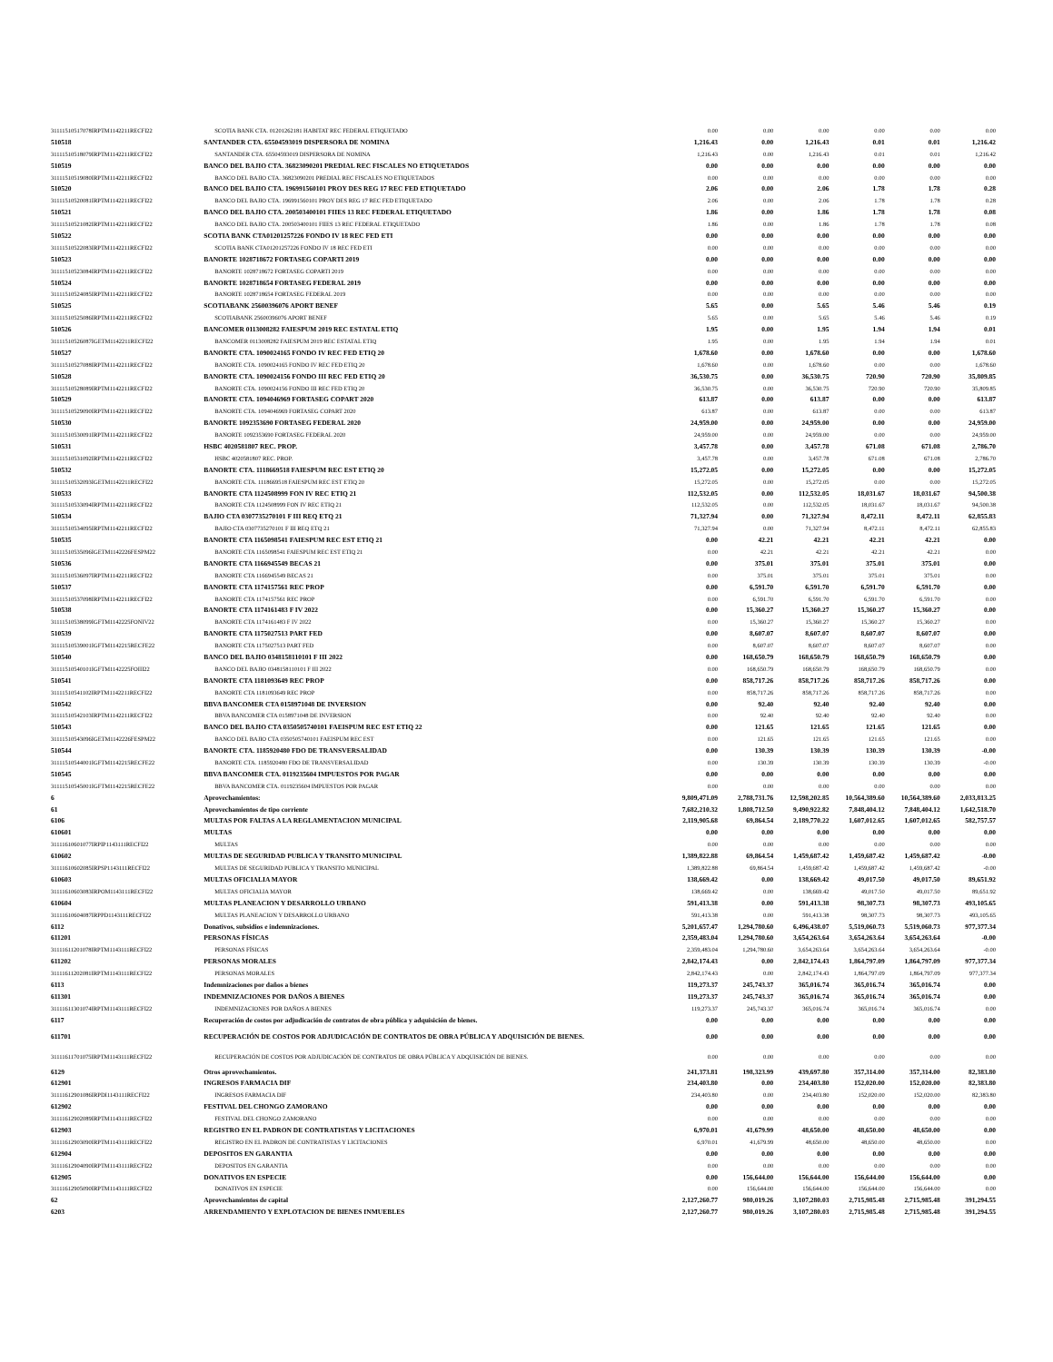| 31111510517078IRPTM1142211RECFI22 | SCOTIA BANK CTA. 01201262181 HABITAT REC FEDERAL ETIQUETADO | 0.00 | 0.00 | 0.00 | 0.00 | 0.00 | 0.00 |
| 510518 | SANTANDER CTA. 65504593019 DISPERSORA DE NOMINA | 1,216.43 | 0.00 | 1,216.43 | 0.01 | 0.01 | 1,216.42 |
| 31111510518079IRPTM1142211RECFI22 | SANTANDER CTA. 65504593019 DISPERSORA DE NOMINA | 1,216.43 | 0.00 | 1,216.43 | 0.01 | 0.01 | 1,216.42 |
| 510519 | BANCO DEL BAJIO CTA. 36823090201 PREDIAL REC FISCALES NO ETIQUETADOS | 0.00 | 0.00 | 0.00 | 0.00 | 0.00 | 0.00 |
| 31111510519080IRPTM1142211RECFI22 | BANCO DEL BAJIO CTA. 36823090201 PREDIAL REC FISCALES NO ETIQUETADOS | 0.00 | 0.00 | 0.00 | 0.00 | 0.00 | 0.00 |
| 510520 | BANCO DEL BAJIO CTA. 196991560101 PROY DES REG 17 REC FED ETIQUETADO | 2.06 | 0.00 | 2.06 | 1.78 | 1.78 | 0.28 |
| 31111510520081IRPTM1142211RECFI22 | BANCO DEL BAJIO CTA. 196991560101 PROY DES REG 17 REC FED ETIQUETADO | 2.06 | 0.00 | 2.06 | 1.78 | 1.78 | 0.28 |
| 510521 | BANCO DEL BAJIO CTA. 200503400101 FIIES 13 REC FEDERAL ETIQUETADO | 1.86 | 0.00 | 1.86 | 1.78 | 1.78 | 0.08 |
| 31111510521082IRPTM1142211RECFI22 | BANCO DEL BAJIO CTA. 200503400101 FIIES 13 REC FEDERAL ETIQUETADO | 1.86 | 0.00 | 1.86 | 1.78 | 1.78 | 0.08 |
| 510522 | SCOTIA BANK CTA01201257226 FONDO IV 18 REC FED ETI | 0.00 | 0.00 | 0.00 | 0.00 | 0.00 | 0.00 |
| 31111510522083IRPTM1142211RECFI22 | SCOTIA BANK CTA01201257226 FONDO IV 18 REC FED ETI | 0.00 | 0.00 | 0.00 | 0.00 | 0.00 | 0.00 |
| 510523 | BANORTE 1028718672 FORTASEG COPARTI 2019 | 0.00 | 0.00 | 0.00 | 0.00 | 0.00 | 0.00 |
| 31111510523084IRPTM1142211RECFI22 | BANORTE 1028718672 FORTASEG COPARTI 2019 | 0.00 | 0.00 | 0.00 | 0.00 | 0.00 | 0.00 |
| 510524 | BANORTE 1028718654 FORTASEG FEDERAL 2019 | 0.00 | 0.00 | 0.00 | 0.00 | 0.00 | 0.00 |
| 31111510524085IRPTM1142211RECFI22 | BANORTE 1028718654 FORTASEG FEDERAL 2019 | 0.00 | 0.00 | 0.00 | 0.00 | 0.00 | 0.00 |
| 510525 | SCOTIABANK 25600396076 APORT BENEF | 5.65 | 0.00 | 5.65 | 5.46 | 5.46 | 0.19 |
| 31111510525086IRPTM1142211RECFI22 | SCOTIABANK 25600396076 APORT BENEF | 5.65 | 0.00 | 5.65 | 5.46 | 5.46 | 0.19 |
| 510526 | BANCOMER 0113008282 FAIESPUM 2019 REC ESTATAL ETIQ | 1.95 | 0.00 | 1.95 | 1.94 | 1.94 | 0.01 |
| 31111510526087IGETM1142211RECFI22 | BANCOMER 0113008282 FAIESPUM 2019 REC ESTATAL ETIQ | 1.95 | 0.00 | 1.95 | 1.94 | 1.94 | 0.01 |
| 510527 | BANORTE CTA. 1090024165 FONDO IV REC FED ETIQ 20 | 1,678.60 | 0.00 | 1,678.60 | 0.00 | 0.00 | 1,678.60 |
| 31111510527088IRPTM1142211RECFI22 | BANORTE CTA. 1090024165 FONDO IV REC FED ETIQ 20 | 1,678.60 | 0.00 | 1,678.60 | 0.00 | 0.00 | 1,678.60 |
| 510528 | BANORTE CTA. 1090024156 FONDO III REC FED ETIQ 20 | 36,530.75 | 0.00 | 36,530.75 | 720.90 | 720.90 | 35,809.85 |
| 31111510528089IRPTM1142211RECFI22 | BANORTE CTA. 1090024156 FONDO III REC FED ETIQ 20 | 36,530.75 | 0.00 | 36,530.75 | 720.90 | 720.90 | 35,809.85 |
| 510529 | BANORTE CTA. 1094046969 FORTASEG COPART 2020 | 613.87 | 0.00 | 613.87 | 0.00 | 0.00 | 613.87 |
| 31111510529090IRPTM1142211RECFI22 | BANORTE CTA. 1094046969 FORTASEG COPART 2020 | 613.87 | 0.00 | 613.87 | 0.00 | 0.00 | 613.87 |
| 510530 | BANORTE 1092353690 FORTASEG FEDERAL 2020 | 24,959.00 | 0.00 | 24,959.00 | 0.00 | 0.00 | 24,959.00 |
| 31111510530091IRPTM1142211RECFI22 | BANORTE 1092353690 FORTASEG FEDERAL 2020 | 24,959.00 | 0.00 | 24,959.00 | 0.00 | 0.00 | 24,959.00 |
| 510531 | HSBC 4020581807 REC. PROP. | 3,457.78 | 0.00 | 3,457.78 | 671.08 | 671.08 | 2,786.70 |
| 31111510531092IRPTM1142211RECFI22 | HSBC 4020581807 REC. PROP. | 3,457.78 | 0.00 | 3,457.78 | 671.08 | 671.08 | 2,786.70 |
| 510532 | BANORTE CTA. 1118669518 FAIESPUM REC EST ETIQ 20 | 15,272.05 | 0.00 | 15,272.05 | 0.00 | 0.00 | 15,272.05 |
| 31111510532093IGETM1142211RECFI22 | BANORTE CTA. 1118669518 FAIESPUM REC EST ETIQ 20 | 15,272.05 | 0.00 | 15,272.05 | 0.00 | 0.00 | 15,272.05 |
| 510533 | BANORTE CTA 1124508999 FON IV REC ETIQ 21 | 112,532.05 | 0.00 | 112,532.05 | 18,031.67 | 18,031.67 | 94,500.38 |
| 31111510533094IRPTM1142211RECFI22 | BANORTE CTA 1124508999 FON IV REC ETIQ 21 | 112,532.05 | 0.00 | 112,532.05 | 18,031.67 | 18,031.67 | 94,500.38 |
| 510534 | BAJIO CTA 0307735270101 F III REQ ETQ 21 | 71,327.94 | 0.00 | 71,327.94 | 8,472.11 | 8,472.11 | 62,855.83 |
| 31111510534095IRPTM1142211RECFI22 | BAJIO CTA 0307735270101 F III REQ ETQ 21 | 71,327.94 | 0.00 | 71,327.94 | 8,472.11 | 8,472.11 | 62,855.83 |
| 510535 | BANORTE CTA 1165098541 FAIESPUM REC EST ETIQ 21 | 0.00 | 42.21 | 42.21 | 42.21 | 42.21 | 0.00 |
| 31111510535096IGETM1142226FESPM22 | BANORTE CTA 1165098541 FAIESPUM REC EST ETIQ 21 | 0.00 | 42.21 | 42.21 | 42.21 | 42.21 | 0.00 |
| 510536 | BANORTE CTA 1166945549 BECAS 21 | 0.00 | 375.01 | 375.01 | 375.01 | 375.01 | 0.00 |
| 31111510536097IRPTM1142211RECFI22 | BANORTE CTA 1166945549 BECAS 21 | 0.00 | 375.01 | 375.01 | 375.01 | 375.01 | 0.00 |
| 510537 | BANORTE CTA 1174157561 REC PROP | 0.00 | 6,591.70 | 6,591.70 | 6,591.70 | 6,591.70 | 0.00 |
| 31111510537098IRPTM1142211RECFI22 | BANORTE CTA 1174157561 REC PROP | 0.00 | 6,591.70 | 6,591.70 | 6,591.70 | 6,591.70 | 0.00 |
| 510538 | BANORTE CTA 1174161483 F IV 2022 | 0.00 | 15,360.27 | 15,360.27 | 15,360.27 | 15,360.27 | 0.00 |
| 31111510538099IGFTM1142225FONIV22 | BANORTE CTA 1174161483 F IV 2022 | 0.00 | 15,360.27 | 15,360.27 | 15,360.27 | 15,360.27 | 0.00 |
| 510539 | BANORTE CTA 1175027513 PART FED | 0.00 | 8,607.07 | 8,607.07 | 8,607.07 | 8,607.07 | 0.00 |
| 31111510539001IGFTM1142215RECFE22 | BANORTE CTA 1175027513 PART FED | 0.00 | 8,607.07 | 8,607.07 | 8,607.07 | 8,607.07 | 0.00 |
| 510540 | BANCO DEL BAJIO 0348158110101 F III 2022 | 0.00 | 168,650.79 | 168,650.79 | 168,650.79 | 168,650.79 | 0.00 |
| 31111510540101IGFTM1142225FOIII22 | BANCO DEL BAJIO 0348158110101 F III 2022 | 0.00 | 168,650.79 | 168,650.79 | 168,650.79 | 168,650.79 | 0.00 |
| 510541 | BANORTE CTA 1181093649 REC PROP | 0.00 | 858,717.26 | 858,717.26 | 858,717.26 | 858,717.26 | 0.00 |
| 31111510541102IRPTM1142211RECFI22 | BANORTE CTA 1181093649 REC PROP | 0.00 | 858,717.26 | 858,717.26 | 858,717.26 | 858,717.26 | 0.00 |
| 510542 | BBVA BANCOMER CTA 0158971048 DE INVERSION | 0.00 | 92.40 | 92.40 | 92.40 | 92.40 | 0.00 |
| 31111510542103IRPTM1142211RECFI22 | BBVA BANCOMER CTA 0158971048 DE INVERSION | 0.00 | 92.40 | 92.40 | 92.40 | 92.40 | 0.00 |
| 510543 | BANCO DEL BAJIO CTA 0350505740101 FAEISPUM REC EST ETIQ 22 | 0.00 | 121.65 | 121.65 | 121.65 | 121.65 | 0.00 |
| 31111510543096IGETM1142226FESPM22 | BANCO DEL BAJIO CTA 0350505740101 FAEISPUM REC EST | 0.00 | 121.65 | 121.65 | 121.65 | 121.65 | 0.00 |
| 510544 | BANORTE CTA. 1185920480 FDO DE TRANSVERSALIDAD | 0.00 | 130.39 | 130.39 | 130.39 | 130.39 | -0.00 |
| 31111510544001IGFTM1142215RECFE22 | BANORTE CTA. 1185920480 FDO DE TRANSVERSALIDAD | 0.00 | 130.39 | 130.39 | 130.39 | 130.39 | -0.00 |
| 510545 | BBVA BANCOMER CTA. 0119235604 IMPUESTOS POR PAGAR | 0.00 | 0.00 | 0.00 | 0.00 | 0.00 | 0.00 |
| 31111510545001IGFTM1142215RECFE22 | BBVA BANCOMER CTA. 0119235604 IMPUESTOS POR PAGAR | 0.00 | 0.00 | 0.00 | 0.00 | 0.00 | 0.00 |
| 6 | Aprovechamientos: | 9,809,471.09 | 2,788,731.76 | 12,598,202.85 | 10,564,389.60 | 10,564,389.60 | 2,033,813.25 |
| 61 | Aprovechamientos de tipo corriente | 7,682,210.32 | 1,808,712.50 | 9,490,922.82 | 7,848,404.12 | 7,848,404.12 | 1,642,518.70 |
| 6106 | MULTAS POR FALTAS A LA REGLAMENTACION MUNICIPAL | 2,119,905.68 | 69,864.54 | 2,189,770.22 | 1,607,012.65 | 1,607,012.65 | 582,757.57 |
| 610601 | MULTAS | 0.00 | 0.00 | 0.00 | 0.00 | 0.00 | 0.00 |
| 31111610601077IRPIP1143111RECFI22 | MULTAS | 0.00 | 0.00 | 0.00 | 0.00 | 0.00 | 0.00 |
| 610602 | MULTAS DE SEGURIDAD PUBLICA Y TRANSITO MUNICIPAL | 1,389,822.88 | 69,864.54 | 1,459,687.42 | 1,459,687.42 | 1,459,687.42 | -0.00 |
| 31111610602085IRPSP1143111RECFI22 | MULTAS DE SEGURIDAD PUBLICA Y TRANSITO MUNICIPAL | 1,389,822.88 | 69,864.54 | 1,459,687.42 | 1,459,687.42 | 1,459,687.42 | -0.00 |
| 610603 | MULTAS OFICIALIA MAYOR | 138,669.42 | 0.00 | 138,669.42 | 49,017.50 | 49,017.50 | 89,651.92 |
| 31111610603083IRPOM1143111RECFI22 | MULTAS OFICIALIA MAYOR | 138,669.42 | 0.00 | 138,669.42 | 49,017.50 | 49,017.50 | 89,651.92 |
| 610604 | MULTAS PLANEACION Y DESARROLLO URBANO | 591,413.38 | 0.00 | 591,413.38 | 98,307.73 | 98,307.73 | 493,105.65 |
| 31111610604087IRPPD1143111RECFI22 | MULTAS PLANEACION Y DESARROLLO URBANO | 591,413.38 | 0.00 | 591,413.38 | 98,307.73 | 98,307.73 | 493,105.65 |
| 6112 | Donativos, subsidios e indemnizaciones. | 5,201,657.47 | 1,294,780.60 | 6,496,438.07 | 5,519,060.73 | 5,519,060.73 | 977,377.34 |
| 611201 | PERSONAS FÍSICAS | 2,359,483.04 | 1,294,780.60 | 3,654,263.64 | 3,654,263.64 | 3,654,263.64 | -0.00 |
| 31111611201078IRPTM1143111RECFI22 | PERSONAS FÍSICAS | 2,359,483.04 | 1,294,780.60 | 3,654,263.64 | 3,654,263.64 | 3,654,263.64 | -0.00 |
| 611202 | PERSONAS MORALES | 2,842,174.43 | 0.00 | 2,842,174.43 | 1,864,797.09 | 1,864,797.09 | 977,377.34 |
| 31111611202081IRPTM1143111RECFI22 | PERSONAS MORALES | 2,842,174.43 | 0.00 | 2,842,174.43 | 1,864,797.09 | 1,864,797.09 | 977,377.34 |
| 6113 | Indemnizaciones por daños a bienes | 119,273.37 | 245,743.37 | 365,016.74 | 365,016.74 | 365,016.74 | 0.00 |
| 611301 | INDEMNIZACIONES POR DAÑOS A BIENES | 119,273.37 | 245,743.37 | 365,016.74 | 365,016.74 | 365,016.74 | 0.00 |
| 31111611301074IRPTM1143111RECFI22 | INDEMNIZACIONES POR DAÑOS A BIENES | 119,273.37 | 245,743.37 | 365,016.74 | 365,016.74 | 365,016.74 | 0.00 |
| 6117 | Recuperación de costos por adjudicación de contratos de obra pública y adquisición de bienes. | 0.00 | 0.00 | 0.00 | 0.00 | 0.00 | 0.00 |
| 611701 | RECUPERACIÓN DE COSTOS POR ADJUDICACIÓN DE CONTRATOS DE OBRA PÚBLICA Y ADQUISICIÓN DE BIENES. | 0.00 | 0.00 | 0.00 | 0.00 | 0.00 | 0.00 |
| 31111611701075IRPTM1143111RECFI22 | RECUPERACIÓN DE COSTOS POR ADJUDICACIÓN DE CONTRATOS DE OBRA PÚBLICA Y ADQUISICIÓN DE BIENES. | 0.00 | 0.00 | 0.00 | 0.00 | 0.00 | 0.00 |
| 6129 | Otros aprovechamientos. | 241,373.81 | 198,323.99 | 439,697.80 | 357,314.00 | 357,314.00 | 82,383.80 |
| 612901 | INGRESOS FARMACIA DIF | 234,403.80 | 0.00 | 234,403.80 | 152,020.00 | 152,020.00 | 82,383.80 |
| 31111612901086IRPDI1143111RECFI22 | INGRESOS FARMACIA DIF | 234,403.80 | 0.00 | 234,403.80 | 152,020.00 | 152,020.00 | 82,383.80 |
| 612902 | FESTIVAL DEL CHONGO ZAMORANO | 0.00 | 0.00 | 0.00 | 0.00 | 0.00 | 0.00 |
| 31111612902089IRPTM1143111RECFI22 | FESTIVAL DEL CHONGO ZAMORANO | 0.00 | 0.00 | 0.00 | 0.00 | 0.00 | 0.00 |
| 612903 | REGISTRO EN EL PADRON DE CONTRATISTAS Y LICITACIONES | 6,970.01 | 41,679.99 | 48,650.00 | 48,650.00 | 48,650.00 | 0.00 |
| 31111612903090IRPTM1143111RECFI22 | REGISTRO EN EL PADRON DE CONTRATISTAS Y LICITACIONES | 6,970.01 | 41,679.99 | 48,650.00 | 48,650.00 | 48,650.00 | 0.00 |
| 612904 | DEPOSITOS EN GARANTIA | 0.00 | 0.00 | 0.00 | 0.00 | 0.00 | 0.00 |
| 31111612904090IRPTM1143111RECFI22 | DEPOSITOS EN GARANTIA | 0.00 | 0.00 | 0.00 | 0.00 | 0.00 | 0.00 |
| 612905 | DONATIVOS EN ESPECIE | 0.00 | 156,644.00 | 156,644.00 | 156,644.00 | 156,644.00 | 0.00 |
| 31111612905090IRPTM1143111RECFI22 | DONATIVOS EN ESPECIE | 0.00 | 156,644.00 | 156,644.00 | 156,644.00 | 156,644.00 | 0.00 |
| 62 | Aprovechamientos de capital | 2,127,260.77 | 980,019.26 | 3,107,280.03 | 2,715,985.48 | 2,715,985.48 | 391,294.55 |
| 6203 | ARRENDAMIENTO Y EXPLOTACION DE BIENES INMUEBLES | 2,127,260.77 | 980,019.26 | 3,107,280.03 | 2,715,985.48 | 2,715,985.48 | 391,294.55 |